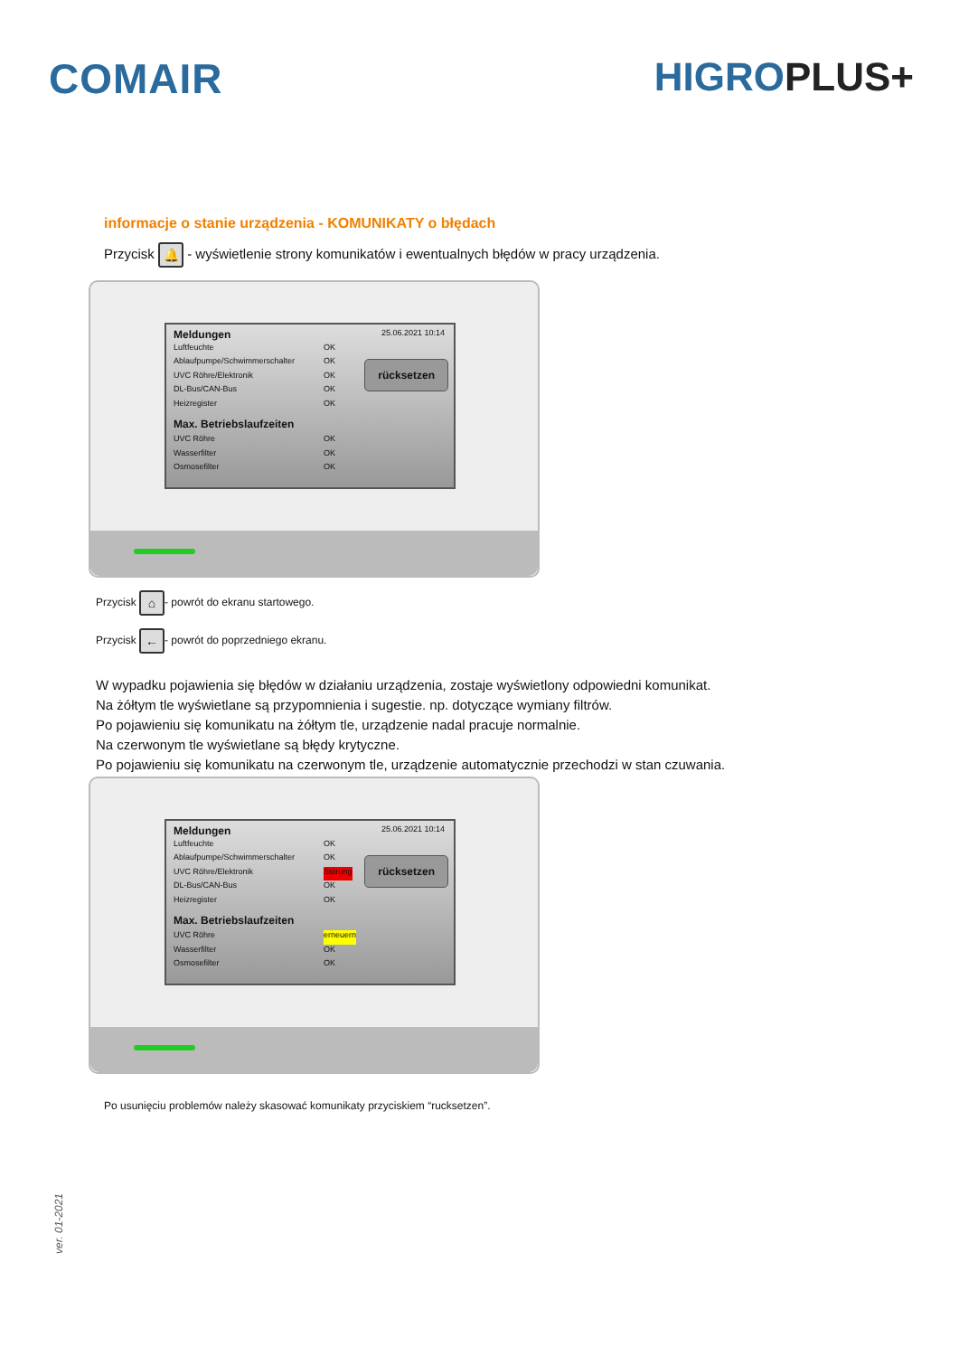COMAIR HIGROPLUS+
informacje o stanie urządzenia - KOMUNIKATY o błędach
Przycisk 🔔 - wyświetlenie strony komunikatów i ewentualnych błędów w pracy urządzenia.
Meldungen 25.06.2021 10:14
Luftfeuchte OK
Ablaufpumpe/Schwimmerschalter OK
UVC Röhre/Elektronik OK
DL-Bus/CAN-Bus OK
Heizregister OK
Max. Betriebslaufzeiten
UVC Röhre OK
Wasserfilter OK
Osmosefilter OK
rücksetzen
Przycisk ⌂ - powrót do ekranu startowego.
Przycisk ← - powrót do poprzedniego ekranu.
W wypadku pojawienia się błędów w działaniu urządzenia, zostaje wyświetlony odpowiedni komunikat.
Na żółtym tle wyświetlane są przypomnienia i sugestie. np. dotyczące wymiany filtrów.
Po pojawieniu się komunikatu na żółtym tle, urządzenie nadal pracuje normalnie.
Na czerwonym tle wyświetlane są błędy krytyczne.
Po pojawieniu się komunikatu na czerwonym tle, urządzenie automatycznie przechodzi w stan czuwania.
Meldungen 25.06.2021 10:14
Luftfeuchte OK
Ablaufpumpe/Schwimmerschalter OK
UVC Röhre/Elektronik Störung
DL-Bus/CAN-Bus OK
Heizregister OK
Max. Betriebslaufzeiten
UVC Röhre erneuern
Wasserfilter OK
Osmosefilter OK
rücksetzen
Po usunięciu problemów należy skasować komunikaty przyciskiem “rucksetzen”.
ver. 01-2021